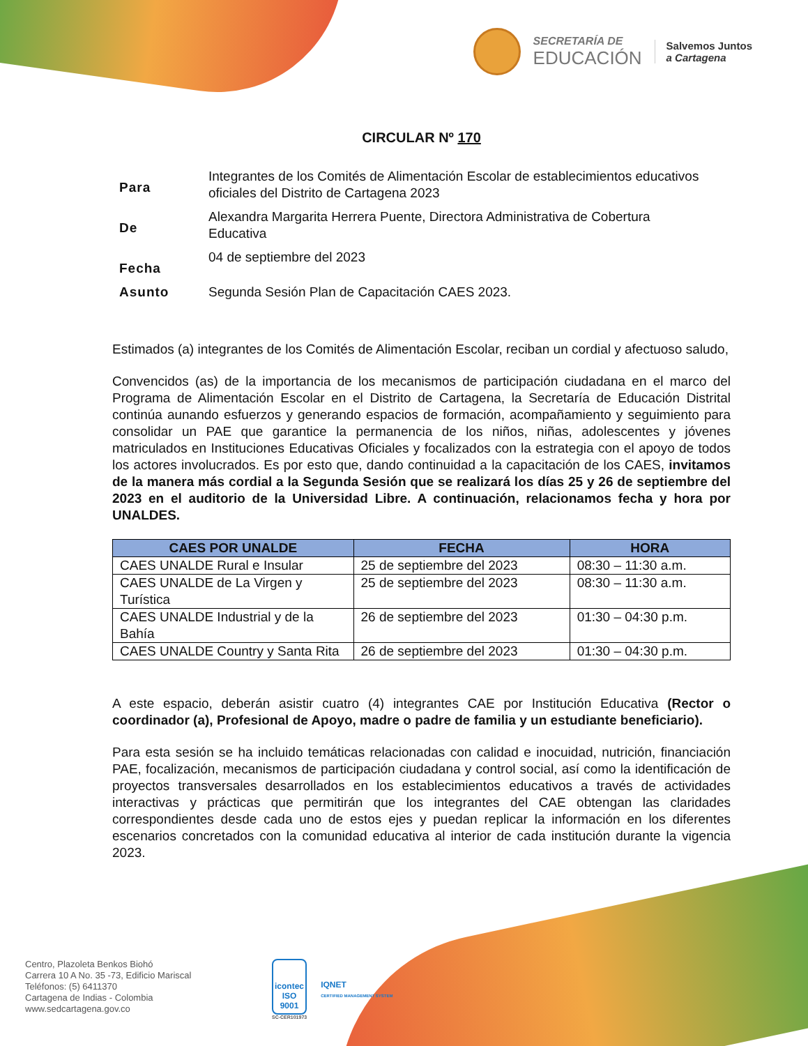SECRETARÍA DE
EDUCACIÓN
Salvemos Juntos
a Cartagena
CIRCULAR Nº 170
| Para | Integrantes de los Comités de Alimentación Escolar de establecimientos educativos oficiales del Distrito de Cartagena 2023 |
| De | Alexandra Margarita Herrera Puente, Directora Administrativa de Cobertura Educativa |
| Fecha | 04 de septiembre del 2023 |
| Asunto | Segunda Sesión Plan de Capacitación CAES 2023. |
Estimados (a) integrantes de los Comités de Alimentación Escolar, reciban un cordial y afectuoso saludo,
Convencidos (as) de la importancia de los mecanismos de participación ciudadana en el marco del Programa de Alimentación Escolar en el Distrito de Cartagena, la Secretaría de Educación Distrital continúa aunando esfuerzos y generando espacios de formación, acompañamiento y seguimiento para consolidar un PAE que garantice la permanencia de los niños, niñas, adolescentes y jóvenes matriculados en Instituciones Educativas Oficiales y focalizados con la estrategia con el apoyo de todos los actores involucrados. Es por esto que, dando continuidad a la capacitación de los CAES, invitamos de la manera más cordial a la Segunda Sesión que se realizará los días 25 y 26 de septiembre del 2023 en el auditorio de la Universidad Libre. A continuación, relacionamos fecha y hora por UNALDES.
| CAES POR UNALDE | FECHA | HORA |
| --- | --- | --- |
| CAES UNALDE Rural e Insular | 25 de septiembre del 2023 | 08:30 – 11:30 a.m. |
| CAES UNALDE de La Virgen y Turística | 25 de septiembre del 2023 | 08:30 – 11:30 a.m. |
| CAES UNALDE Industrial y de la Bahía | 26 de septiembre del 2023 | 01:30 – 04:30 p.m. |
| CAES UNALDE Country y Santa Rita | 26 de septiembre del 2023 | 01:30 – 04:30 p.m. |
A este espacio, deberán asistir cuatro (4) integrantes CAE por Institución Educativa (Rector o coordinador (a), Profesional de Apoyo, madre o padre de familia y un estudiante beneficiario).
Para esta sesión se ha incluido temáticas relacionadas con calidad e inocuidad, nutrición, financiación PAE, focalización, mecanismos de participación ciudadana y control social, así como la identificación de proyectos transversales desarrollados en los establecimientos educativos a través de actividades interactivas y prácticas que permitirán que los integrantes del CAE obtengan las claridades correspondientes desde cada uno de estos ejes y puedan replicar la información en los diferentes escenarios concretados con la comunidad educativa al interior de cada institución durante la vigencia 2023.
Centro, Plazoleta Benkos Biohó
Carrera 10 A No. 35 -73, Edificio Mariscal
Teléfonos: (5) 6411370
Cartagena de Indias - Colombia
www.sedcartagena.gov.co
icontec
ISO 9001
SC-CER101973
IQNET
CERTIFIED MANAGEMENT SYSTEM